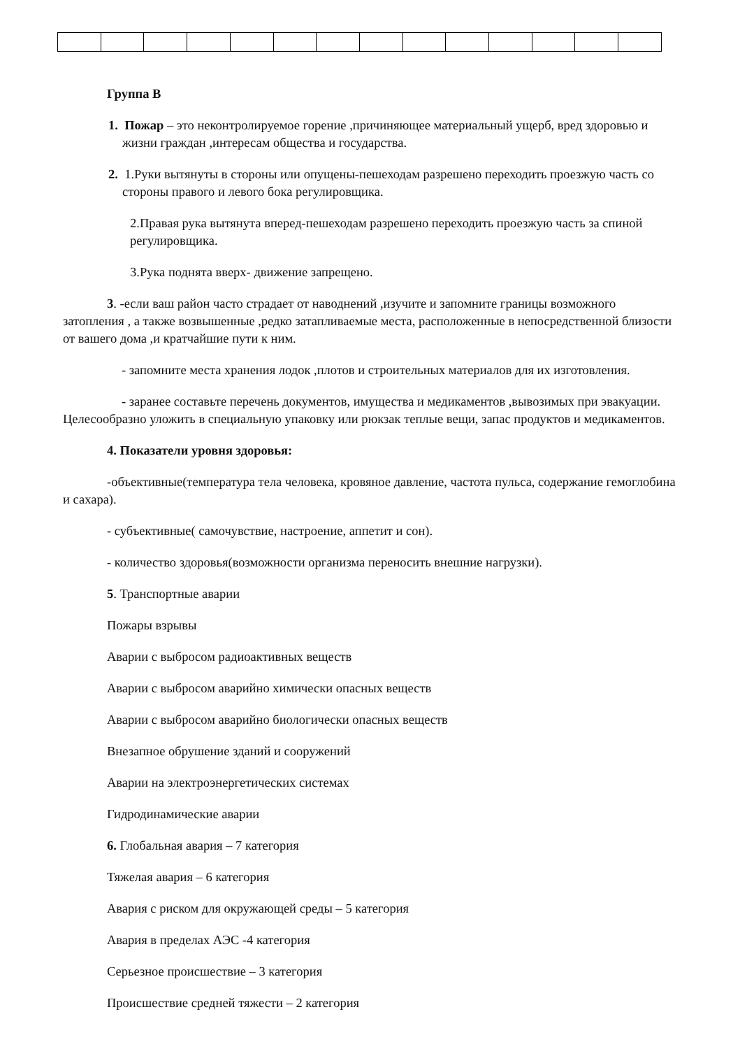Группа В
1. Пожар – это неконтролируемое горение ,причиняющее материальный ущерб, вред здоровью и жизни граждан ,интересам общества и государства.
2. 1.Руки вытянуты в стороны или опущены-пешеходам разрешено переходить проезжую часть со стороны правого и левого бока регулировщика.
2.Правая рука вытянута вперед-пешеходам разрешено переходить проезжую часть за спиной регулировщика.
3.Рука поднята вверх- движение запрещено.
3. -если ваш район часто страдает от наводнений ,изучите и запомните границы возможного затопления , а также возвышенные ,редко затапливаемые места, расположенные в непосредственной близости от вашего дома ,и кратчайшие пути к ним.
- запомните места хранения лодок ,плотов и строительных материалов для их изготовления.
- заранее составьте перечень документов, имущества и медикаментов ,вывозимых при эвакуации. Целесообразно уложить в специальную упаковку или рюкзак теплые вещи, запас продуктов и медикаментов.
4. Показатели уровня здоровья:
-объективные(температура тела человека, кровяное давление, частота пульса, содержание гемоглобина и сахара).
- субъективные( самочувствие, настроение, аппетит и сон).
- количество здоровья(возможности организма переносить внешние нагрузки).
5. Транспортные аварии
Пожары взрывы
Аварии с выбросом радиоактивных веществ
Аварии с выбросом аварийно химически опасных веществ
Аварии с выбросом аварийно биологически опасных веществ
Внезапное обрушение зданий и сооружений
Аварии на электроэнергетических системах
Гидродинамические аварии
6. Глобальная авария – 7 категория
Тяжелая авария – 6 категория
Авария с риском для окружающей среды – 5 категория
Авария в пределах АЭС -4 категория
Серьезное происшествие – 3 категория
Происшествие средней тяжести – 2 категория